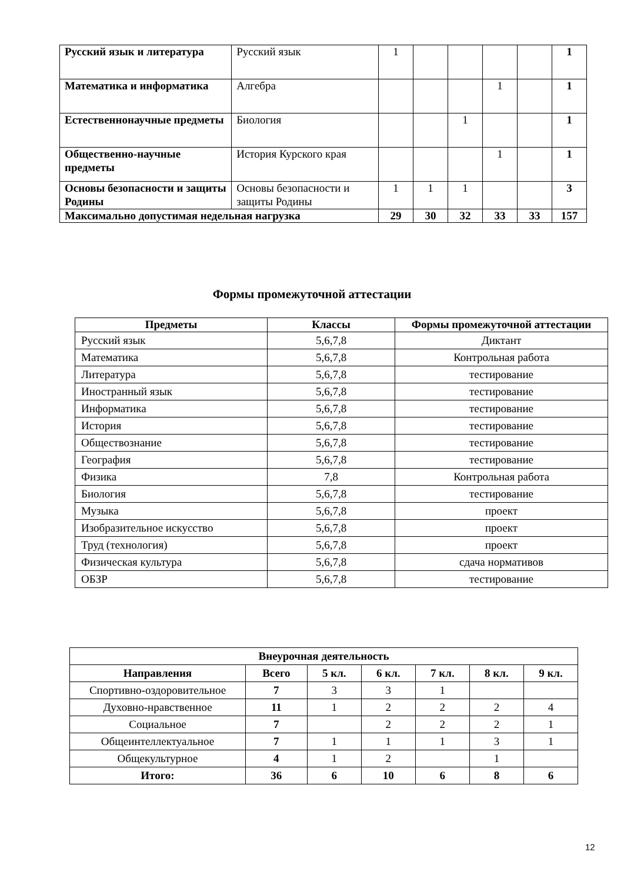| Русский язык и литература | Русский язык | 1 | | | | | 1 |
| Математика и информатика | Алгебра | | | | 1 | | 1 |
| Естественнонаучные предметы | Биология | | | 1 | | | 1 |
| Общественно-научные предметы | История Курского края | | | | 1 | | 1 |
| Основы безопасности и защиты Родины | Основы безопасности и защиты Родины | 1 | 1 | 1 | | | 3 |
| Максимально допустимая недельная нагрузка | | 29 | 30 | 32 | 33 | 33 | 157 |
Формы промежуточной аттестации
| Предметы | Классы | Формы промежуточной аттестации |
| --- | --- | --- |
| Русский язык | 5,6,7,8 | Диктант |
| Математика | 5,6,7,8 | Контрольная работа |
| Литература | 5,6,7,8 | тестирование |
| Иностранный язык | 5,6,7,8 | тестирование |
| Информатика | 5,6,7,8 | тестирование |
| История | 5,6,7,8 | тестирование |
| Обществознание | 5,6,7,8 | тестирование |
| География | 5,6,7,8 | тестирование |
| Физика | 7,8 | Контрольная работа |
| Биология | 5,6,7,8 | тестирование |
| Музыка | 5,6,7,8 | проект |
| Изобразительное искусство | 5,6,7,8 | проект |
| Труд (технология) | 5,6,7,8 | проект |
| Физическая культура | 5,6,7,8 | сдача нормативов |
| ОБЗР | 5,6,7,8 | тестирование |
| Внеурочная деятельность | | | | | | |
| --- | --- | --- | --- | --- | --- | --- |
| Направления | Всего | 5 кл. | 6 кл. | 7 кл. | 8 кл. | 9 кл. |
| Спортивно-оздоровительное | 7 | 3 | 3 | 1 | | |
| Духовно-нравственное | 11 | 1 | 2 | 2 | 2 | 4 |
| Социальное | 7 | | 2 | 2 | 2 | 1 |
| Общеинтеллектуальное | 7 | 1 | 1 | 1 | 3 | 1 |
| Общекультурное | 4 | 1 | 2 | | 1 | |
| Итого: | 36 | 6 | 10 | 6 | 8 | 6 |
12